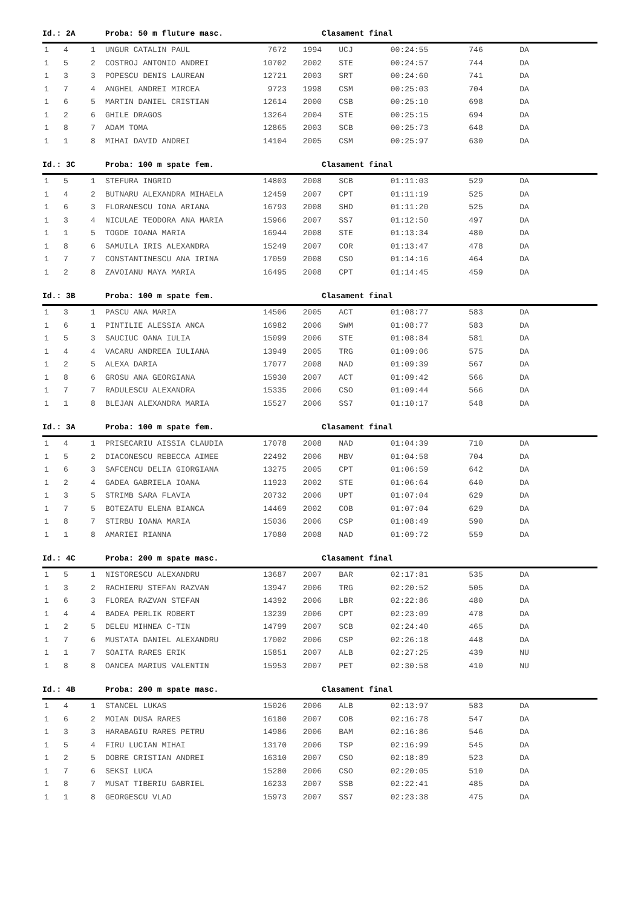| Id.: 2A | | | Proba: 50 m fluture masc. | | | Clasament final | | | | |
| --- | --- | --- | --- | --- | --- | --- | --- | --- | --- | --- |
| 1 | 4 | 1 | UNGUR CATALIN PAUL | 7672 | 1994 | UCJ | 00:24:55 | 746 | DA | |
| 1 | 5 | 2 | COSTROJ ANTONIO ANDREI | 10702 | 2002 | STE | 00:24:57 | 744 | DA | |
| 1 | 3 | 3 | POPESCU DENIS LAUREAN | 12721 | 2003 | SRT | 00:24:60 | 741 | DA | |
| 1 | 7 | 4 | ANGHEL ANDREI MIRCEA | 9723 | 1998 | CSM | 00:25:03 | 704 | DA | |
| 1 | 6 | 5 | MARTIN DANIEL CRISTIAN | 12614 | 2000 | CSB | 00:25:10 | 698 | DA | |
| 1 | 2 | 6 | GHILE DRAGOS | 13264 | 2004 | STE | 00:25:15 | 694 | DA | |
| 1 | 8 | 7 | ADAM TOMA | 12865 | 2003 | SCB | 00:25:73 | 648 | DA | |
| 1 | 1 | 8 | MIHAI DAVID ANDREI | 14104 | 2005 | CSM | 00:25:97 | 630 | DA | |
| Id.: 3C | | | Proba: 100 m spate fem. | | | Clasament final | | | | |
| --- | --- | --- | --- | --- | --- | --- | --- | --- | --- | --- |
| 1 | 5 | 1 | STEFURA INGRID | 14803 | 2008 | SCB | 01:11:03 | 529 | DA | |
| 1 | 4 | 2 | BUTNARU ALEXANDRA MIHAELA | 12459 | 2007 | CPT | 01:11:19 | 525 | DA | |
| 1 | 6 | 3 | FLORANESCU IONA ARIANA | 16793 | 2008 | SHD | 01:11:20 | 525 | DA | |
| 1 | 3 | 4 | NICULAE TEODORA ANA MARIA | 15966 | 2007 | SS7 | 01:12:50 | 497 | DA | |
| 1 | 1 | 5 | TOGOE IOANA MARIA | 16944 | 2008 | STE | 01:13:34 | 480 | DA | |
| 1 | 8 | 6 | SAMUILA IRIS ALEXANDRA | 15249 | 2007 | COR | 01:13:47 | 478 | DA | |
| 1 | 7 | 7 | CONSTANTINESCU ANA IRINA | 17059 | 2008 | CSO | 01:14:16 | 464 | DA | |
| 1 | 2 | 8 | ZAVOIANU MAYA MARIA | 16495 | 2008 | CPT | 01:14:45 | 459 | DA | |
| Id.: 3B | | | Proba: 100 m spate fem. | | | Clasament final | | | | |
| --- | --- | --- | --- | --- | --- | --- | --- | --- | --- | --- |
| 1 | 3 | 1 | PASCU ANA MARIA | 14506 | 2005 | ACT | 01:08:77 | 583 | DA | |
| 1 | 6 | 1 | PINTILIE ALESSIA ANCA | 16982 | 2006 | SWM | 01:08:77 | 583 | DA | |
| 1 | 5 | 3 | SAUCIUC OANA IULIA | 15099 | 2006 | STE | 01:08:84 | 581 | DA | |
| 1 | 4 | 4 | VACARU ANDREEA IULIANA | 13949 | 2005 | TRG | 01:09:06 | 575 | DA | |
| 1 | 2 | 5 | ALEXA DARIA | 17077 | 2008 | NAD | 01:09:39 | 567 | DA | |
| 1 | 8 | 6 | GROSU ANA GEORGIANA | 15930 | 2007 | ACT | 01:09:42 | 566 | DA | |
| 1 | 7 | 7 | RADULESCU ALEXANDRA | 15335 | 2006 | CSO | 01:09:44 | 566 | DA | |
| 1 | 1 | 8 | BLEJAN ALEXANDRA MARIA | 15527 | 2006 | SS7 | 01:10:17 | 548 | DA | |
| Id.: 3A | | | Proba: 100 m spate fem. | | | Clasament final | | | | |
| --- | --- | --- | --- | --- | --- | --- | --- | --- | --- | --- |
| 1 | 4 | 1 | PRISECARIU AISSIA CLAUDIA | 17078 | 2008 | NAD | 01:04:39 | 710 | DA | |
| 1 | 5 | 2 | DIACONESCU REBECCA AIMEE | 22492 | 2006 | MBV | 01:04:58 | 704 | DA | |
| 1 | 6 | 3 | SAFCENCU DELIA GIORGIANA | 13275 | 2005 | CPT | 01:06:59 | 642 | DA | |
| 1 | 2 | 4 | GADEA GABRIELA IOANA | 11923 | 2002 | STE | 01:06:64 | 640 | DA | |
| 1 | 3 | 5 | STRIMB SARA FLAVIA | 20732 | 2006 | UPT | 01:07:04 | 629 | DA | |
| 1 | 7 | 5 | BOTEZATU ELENA BIANCA | 14469 | 2002 | COB | 01:07:04 | 629 | DA | |
| 1 | 8 | 7 | STIRBU IOANA MARIA | 15036 | 2006 | CSP | 01:08:49 | 590 | DA | |
| 1 | 1 | 8 | AMARIEI RIANNA | 17080 | 2008 | NAD | 01:09:72 | 559 | DA | |
| Id.: 4C | | | Proba: 200 m spate masc. | | | Clasament final | | | | |
| --- | --- | --- | --- | --- | --- | --- | --- | --- | --- | --- |
| 1 | 5 | 1 | NISTORESCU ALEXANDRU | 13687 | 2007 | BAR | 02:17:81 | 535 | DA | |
| 1 | 3 | 2 | RACHIERU STEFAN RAZVAN | 13947 | 2006 | TRG | 02:20:52 | 505 | DA | |
| 1 | 6 | 3 | FLOREA RAZVAN STEFAN | 14392 | 2006 | LBR | 02:22:86 | 480 | DA | |
| 1 | 4 | 4 | BADEA PERLIK ROBERT | 13239 | 2006 | CPT | 02:23:09 | 478 | DA | |
| 1 | 2 | 5 | DELEU MIHNEA C-TIN | 14799 | 2007 | SCB | 02:24:40 | 465 | DA | |
| 1 | 7 | 6 | MUSTATA DANIEL ALEXANDRU | 17002 | 2006 | CSP | 02:26:18 | 448 | DA | |
| 1 | 1 | 7 | SOAITA RARES ERIK | 15851 | 2007 | ALB | 02:27:25 | 439 | NU | |
| 1 | 8 | 8 | OANCEA MARIUS VALENTIN | 15953 | 2007 | PET | 02:30:58 | 410 | NU | |
| Id.: 4B | | | Proba: 200 m spate masc. | | | Clasament final | | | | |
| --- | --- | --- | --- | --- | --- | --- | --- | --- | --- | --- |
| 1 | 4 | 1 | STANCEL LUKAS | 15026 | 2006 | ALB | 02:13:97 | 583 | DA | |
| 1 | 6 | 2 | MOIAN DUSA RARES | 16180 | 2007 | COB | 02:16:78 | 547 | DA | |
| 1 | 3 | 3 | HARABAGIU RARES PETRU | 14986 | 2006 | BAM | 02:16:86 | 546 | DA | |
| 1 | 5 | 4 | FIRU LUCIAN MIHAI | 13170 | 2006 | TSP | 02:16:99 | 545 | DA | |
| 1 | 2 | 5 | DOBRE CRISTIAN ANDREI | 16310 | 2007 | CSO | 02:18:89 | 523 | DA | |
| 1 | 7 | 6 | SEKSI LUCA | 15280 | 2006 | CSO | 02:20:05 | 510 | DA | |
| 1 | 8 | 7 | MUSAT TIBERIU GABRIEL | 16233 | 2007 | SSB | 02:22:41 | 485 | DA | |
| 1 | 1 | 8 | GEORGESCU VLAD | 15973 | 2007 | SS7 | 02:23:38 | 475 | DA | |